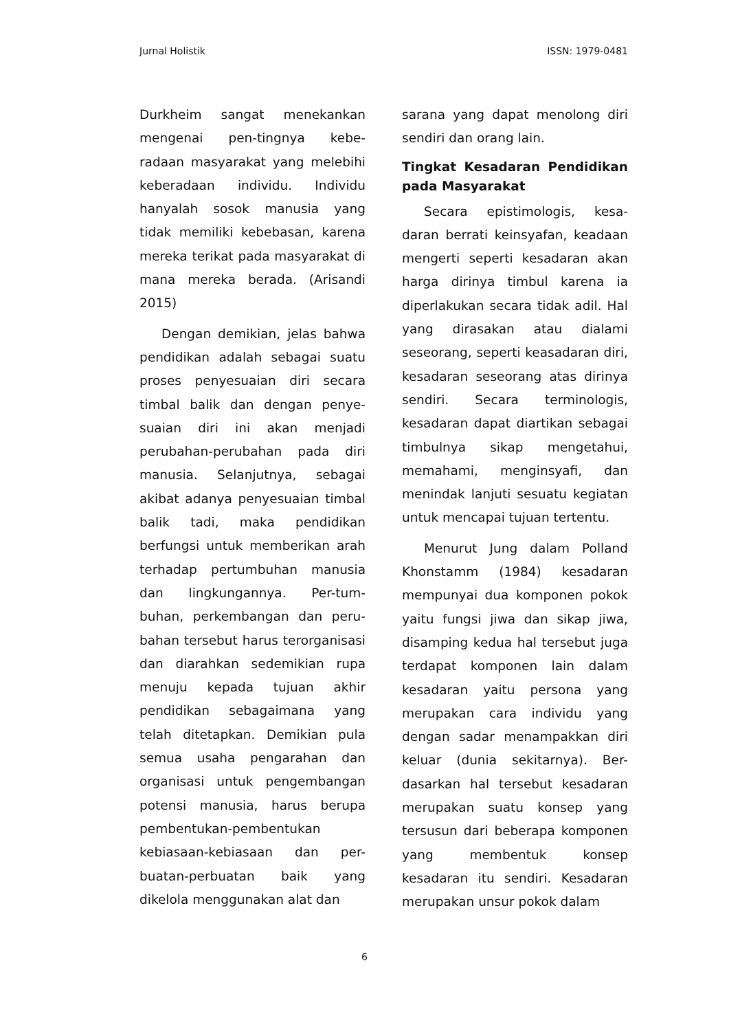Jurnal Holistik ISSN: 1979-0481
Durkheim sangat menekankan mengenai pen-tingnya kebe-radaan masyarakat yang melebihi keberadaan individu. Individu hanyalah sosok manusia yang tidak memiliki kebebasan, karena mereka terikat pada masyarakat di mana mereka berada. (Arisandi 2015)
Dengan demikian, jelas bahwa pendidikan adalah sebagai suatu proses penyesuaian diri secara timbal balik dan dengan penye-suaian diri ini akan menjadi perubahan-perubahan pada diri manusia. Selanjutnya, sebagai akibat adanya penyesuaian timbal balik tadi, maka pendidikan berfungsi untuk memberikan arah terhadap pertumbuhan manusia dan lingkungannya. Per-tum-buhan, perkembangan dan peru-bahan tersebut harus terorganisasi dan diarahkan sedemikian rupa menuju kepada tujuan akhir pendidikan sebagaimana yang telah ditetapkan. Demikian pula semua usaha pengarahan dan organisasi untuk pengembangan potensi manusia, harus berupa pembentukan-pembentukan kebiasaan-kebiasaan dan per-buatan-perbuatan baik yang dikelola menggunakan alat dan
sarana yang dapat menolong diri sendiri dan orang lain.
Tingkat Kesadaran Pendidikan pada Masyarakat
Secara epistimologis, kesa-daran berrati keinsyafan, keadaan mengerti seperti kesadaran akan harga dirinya timbul karena ia diperlakukan secara tidak adil. Hal yang dirasakan atau dialami seseorang, seperti keasadaran diri, kesadaran seseorang atas dirinya sendiri. Secara terminologis, kesadaran dapat diartikan sebagai timbulnya sikap mengetahui, memahami, menginsyafi, dan menindak lanjuti sesuatu kegiatan untuk mencapai tujuan tertentu.
Menurut Jung dalam Polland Khonstamm (1984) kesadaran mempunyai dua komponen pokok yaitu fungsi jiwa dan sikap jiwa, disamping kedua hal tersebut juga terdapat komponen lain dalam kesadaran yaitu persona yang merupakan cara individu yang dengan sadar menampakkan diri keluar (dunia sekitarnya). Ber-dasarkan hal tersebut kesadaran merupakan suatu konsep yang tersusun dari beberapa komponen yang membentuk konsep kesadaran itu sendiri. Kesadaran merupakan unsur pokok dalam
6